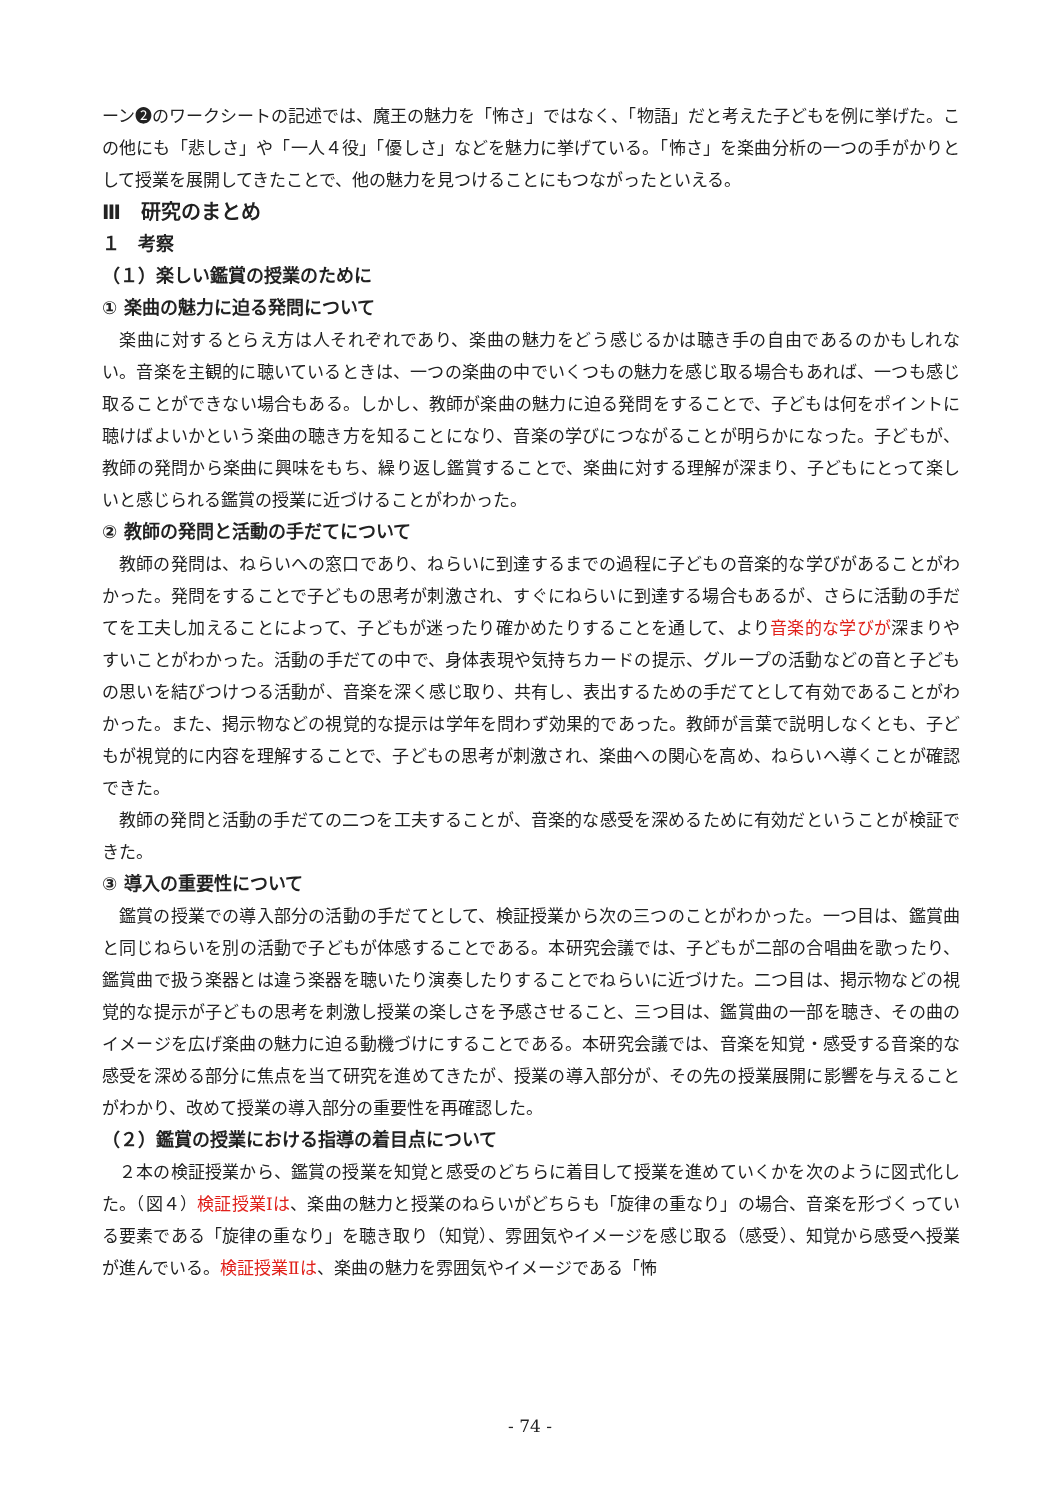ーン❷のワークシートの記述では、魔王の魅力を「怖さ」ではなく、「物語」だと考えた子どもを例に挙げた。この他にも「悲しさ」や「一人４役」「優しさ」などを魅力に挙げている。「怖さ」を楽曲分析の一つの手がかりとして授業を展開してきたことで、他の魅力を見つけることにもつながったといえる。
Ⅲ　研究のまとめ
１　考察
（１）楽しい鑑賞の授業のために
① 楽曲の魅力に迫る発問について
楽曲に対するとらえ方は人それぞれであり、楽曲の魅力をどう感じるかは聴き手の自由であるのかもしれない。音楽を主観的に聴いているときは、一つの楽曲の中でいくつもの魅力を感じ取る場合もあれば、一つも感じ取ることができない場合もある。しかし、教師が楽曲の魅力に迫る発問をすることで、子どもは何をポイントに聴けばよいかという楽曲の聴き方を知ることになり、音楽の学びにつながることが明らかになった。子どもが、教師の発問から楽曲に興味をもち、繰り返し鑑賞することで、楽曲に対する理解が深まり、子どもにとって楽しいと感じられる鑑賞の授業に近づけることがわかった。
② 教師の発問と活動の手だてについて
教師の発問は、ねらいへの窓口であり、ねらいに到達するまでの過程に子どもの音楽的な学びがあることがわかった。発問をすることで子どもの思考が刺激され、すぐにねらいに到達する場合もあるが、さらに活動の手だてを工夫し加えることによって、子どもが迷ったり確かめたりすることを通して、より音楽的な学びが深まりやすいことがわかった。活動の手だての中で、身体表現や気持ちカードの提示、グループの活動などの音と子どもの思いを結びつけつる活動が、音楽を深く感じ取り、共有し、表出するための手だてとして有効であることがわかった。また、掲示物などの視覚的な提示は学年を問わず効果的であった。教師が言葉で説明しなくとも、子どもが視覚的に内容を理解することで、子どもの思考が刺激され、楽曲への関心を高め、ねらいへ導くことが確認できた。
教師の発問と活動の手だての二つを工夫することが、音楽的な感受を深めるために有効だということが検証できた。
③ 導入の重要性について
鑑賞の授業での導入部分の活動の手だてとして、検証授業から次の三つのことがわかった。一つ目は、鑑賞曲と同じねらいを別の活動で子どもが体感することである。本研究会議では、子どもが二部の合唱曲を歌ったり、鑑賞曲で扱う楽器とは違う楽器を聴いたり演奏したりすることでねらいに近づけた。二つ目は、掲示物などの視覚的な提示が子どもの思考を刺激し授業の楽しさを予感させること、三つ目は、鑑賞曲の一部を聴き、その曲のイメージを広げ楽曲の魅力に迫る動機づけにすることである。本研究会議では、音楽を知覚・感受する音楽的な感受を深める部分に焦点を当て研究を進めてきたが、授業の導入部分が、その先の授業展開に影響を与えることがわかり、改めて授業の導入部分の重要性を再確認した。
（２）鑑賞の授業における指導の着目点について
２本の検証授業から、鑑賞の授業を知覚と感受のどちらに着目して授業を進めていくかを次のように図式化した。（図４）検証授業Ⅰは、楽曲の魅力と授業のねらいがどちらも「旋律の重なり」の場合、音楽を形づくっている要素である「旋律の重なり」を聴き取り（知覚）、雰囲気やイメージを感じ取る（感受）、知覚から感受へ授業が進んでいる。検証授業Ⅱは、楽曲の魅力を雰囲気やイメージである「怖
- 74 -